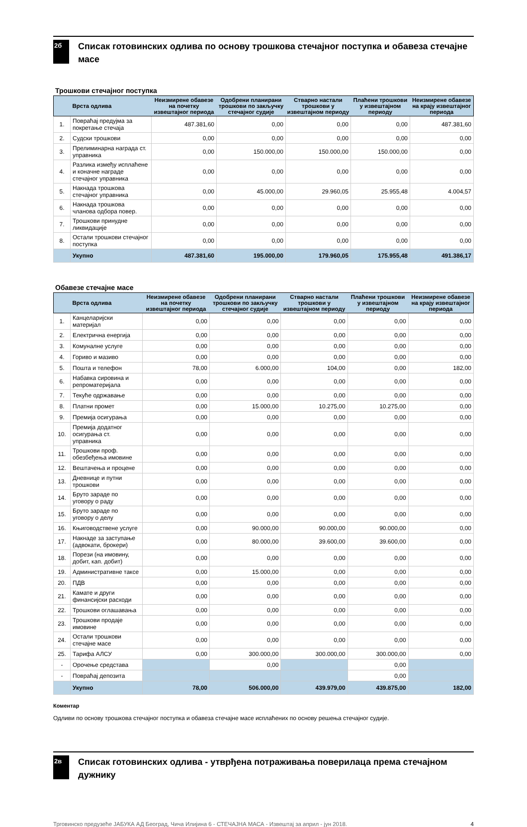2б
Списак готовинских одлива по основу трошкова стечајног поступка и обавеза стечајне масе
Трошкови стечајног поступка
| | Врста одлива | Неизмирене обавезе на почетку извештајног периода | Одобрени планирани трошкови по закључку стечајног судије | Стварно настали трошкови у извештајном периоду | Плаћени трошкови у извештајном периоду | Неизмирене обавезе на крају извештајног периода |
| --- | --- | --- | --- | --- | --- | --- |
| 1. | Повраћај предујма за покретање стечаја | 487.381,60 | 0,00 | 0,00 | 0,00 | 487.381,60 |
| 2. | Судски трошкови | 0,00 | 0,00 | 0,00 | 0,00 | 0,00 |
| 3. | Прелиминарна награда ст. управника | 0,00 | 150.000,00 | 150.000,00 | 150.000,00 | 0,00 |
| 4. | Разлика између исплаћене и коначне награде стечајног управника | 0,00 | 0,00 | 0,00 | 0,00 | 0,00 |
| 5. | Накнада трошкова стечајног управника | 0,00 | 45.000,00 | 29.960,05 | 25.955,48 | 4.004,57 |
| 6. | Накнада трошкова чланова одбора повер. | 0,00 | 0,00 | 0,00 | 0,00 | 0,00 |
| 7. | Трошкови принудне ликвидације | 0,00 | 0,00 | 0,00 | 0,00 | 0,00 |
| 8. | Остали трошкови стечајног поступка | 0,00 | 0,00 | 0,00 | 0,00 | 0,00 |
| | Укупно | 487.381,60 | 195.000,00 | 179.960,05 | 175.955,48 | 491.386,17 |
Обавезе стечајне масе
| | Врста одлива | Неизмирене обавезе на почетку извештајног периода | Одобрени планирани трошкови по закључку стечајног судије | Стварно настали трошкови у извештајном периоду | Плаћени трошкови у извештајном периоду | Неизмирене обавезе на крају извештајног периода |
| --- | --- | --- | --- | --- | --- | --- |
| 1. | Канцеларијски материјал | 0,00 | 0,00 | 0,00 | 0,00 | 0,00 |
| 2. | Електрична енергија | 0,00 | 0,00 | 0,00 | 0,00 | 0,00 |
| 3. | Комуналне услуге | 0,00 | 0,00 | 0,00 | 0,00 | 0,00 |
| 4. | Гориво и мазиво | 0,00 | 0,00 | 0,00 | 0,00 | 0,00 |
| 5. | Пошта и телефон | 78,00 | 6.000,00 | 104,00 | 0,00 | 182,00 |
| 6. | Набавка сировина и репроматеријала | 0,00 | 0,00 | 0,00 | 0,00 | 0,00 |
| 7. | Текуће одржавање | 0,00 | 0,00 | 0,00 | 0,00 | 0,00 |
| 8. | Платни промет | 0,00 | 15.000,00 | 10.275,00 | 10.275,00 | 0,00 |
| 9. | Премија осигурања | 0,00 | 0,00 | 0,00 | 0,00 | 0,00 |
| 10. | Премија додатног осигурања ст. управника | 0,00 | 0,00 | 0,00 | 0,00 | 0,00 |
| 11. | Трошкови проф. обезбеђења имовине | 0,00 | 0,00 | 0,00 | 0,00 | 0,00 |
| 12. | Вештачења и процене | 0,00 | 0,00 | 0,00 | 0,00 | 0,00 |
| 13. | Дневнице и путни трошкови | 0,00 | 0,00 | 0,00 | 0,00 | 0,00 |
| 14. | Бруто зараде по уговору о раду | 0,00 | 0,00 | 0,00 | 0,00 | 0,00 |
| 15. | Бруто зараде по уговору о делу | 0,00 | 0,00 | 0,00 | 0,00 | 0,00 |
| 16. | Књиговодствене услуге | 0,00 | 90.000,00 | 90.000,00 | 90.000,00 | 0,00 |
| 17. | Накнаде за заступање (адвокати, брокери) | 0,00 | 80.000,00 | 39.600,00 | 39.600,00 | 0,00 |
| 18. | Порези (на имовину, добит, кап. добит) | 0,00 | 0,00 | 0,00 | 0,00 | 0,00 |
| 19. | Административне таксе | 0,00 | 15.000,00 | 0,00 | 0,00 | 0,00 |
| 20. | ПДВ | 0,00 | 0,00 | 0,00 | 0,00 | 0,00 |
| 21. | Камате и други финансијски расходи | 0,00 | 0,00 | 0,00 | 0,00 | 0,00 |
| 22. | Трошкови оглашавања | 0,00 | 0,00 | 0,00 | 0,00 | 0,00 |
| 23. | Трошкови продаје имовине | 0,00 | 0,00 | 0,00 | 0,00 | 0,00 |
| 24. | Остали трошкови стечајне масе | 0,00 | 0,00 | 0,00 | 0,00 | 0,00 |
| 25. | Тарифа АЛСУ | 0,00 | 300.000,00 | 300.000,00 | 300.000,00 | 0,00 |
| - | Орочење средстава | | 0,00 | | 0,00 | |
| - | Повраћај депозита | | | | 0,00 | |
| | Укупно | 78,00 | 506.000,00 | 439.979,00 | 439.875,00 | 182,00 |
Коментар
Одливи по основу трошкова стечајног поступка и обавеза стечајне масе исплаћених по основу решења стечајног судије.
2в
Списак готовинских одлива - утврђена потраживања поверилаца према стечајном дужнику
Трговинско предузеће ЈАБУКА АД Београд, Чича Илијина 6 - СТЕЧАЈНА МАСА - Извештај за април - јун 2018. 4